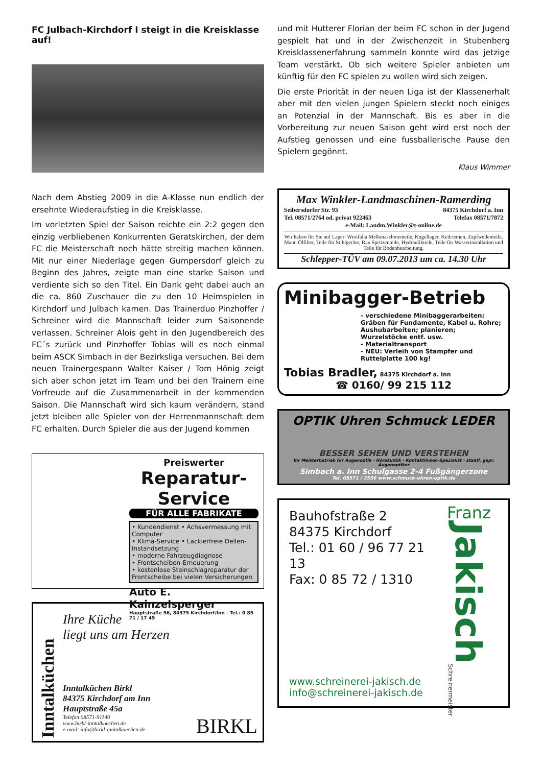FC Julbach-Kirchdorf I steigt in die Kreisklasse auf!
Nach dem Abstieg 2009 in die A-Klasse nun endlich der ersehnte Wiederaufstieg in die Kreisklasse.
Im vorletzten Spiel der Saison reichte ein 2:2 gegen den einzig verbliebenen Konkurrenten Geratskirchen, der dem FC die Meisterschaft noch hätte streitig machen können. Mit nur einer Niederlage gegen Gumpersdorf gleich zu Beginn des Jahres, zeigte man eine starke Saison und verdiente sich so den Titel. Ein Dank geht dabei auch an die ca. 860 Zuschauer die zu den 10 Heimspielen in Kirchdorf und Julbach kamen. Das Trainerduo Pinzhoffer / Schreiner wird die Mannschaft leider zum Saisonende verlassen. Schreiner Alois geht in den Jugendbereich des FC´s zurück und Pinzhoffer Tobias will es noch einmal beim ASCK Simbach in der Bezirksliga versuchen. Bei dem neuen Trainergespann Walter Kaiser / Tom Hönig zeigt sich aber schon jetzt im Team und bei den Trainern eine Vorfreude auf die Zusammenarbeit in der kommenden Saison. Die Mannschaft wird sich kaum verändern, stand jetzt bleiben alle Spieler von der Herrenmannschaft dem FC erhalten. Durch Spieler die aus der Jugend kommen
Preiswerter
Reparatur-Service
FÜR ALLE FABRIKATE
• Kundendienst • Achsvermessung mit Computer
• Klima-Service • Lackierfreie Dellen-Instandsetzung
• moderne Fahrzeugdiagnose
• Frontscheiben-Erneuerung
• kostenlose Steinschlagreparatur der Frontscheibe bei vielen Versicherungen
Auto E. Kainzelsperger
Hauptstraße 56, 84375 Kirchdorf/Inn - Tel.: 0 85 71 / 17 49
Inntalküchen
Ihre Küche
liegt uns am Herzen
Inntalküchen Birkl
84375 Kirchdorf am Inn
Hauptstraße 45a
Telefon 08571-91140
www.birkl-inntalkuechen.de
e-mail: info@birkl-inntalkuechen.de
BIRKL
und mit Hutterer Florian der beim FC schon in der Jugend gespielt hat und in der Zwischenzeit in Stubenberg Kreisklassenerfahrung sammeln konnte wird das jetzige Team verstärkt. Ob sich weitere Spieler anbieten um künftig für den FC spielen zu wollen wird sich zeigen.
Die erste Priorität in der neuen Liga ist der Klassenerhalt aber mit den vielen jungen Spielern steckt noch einiges an Potenzial in der Mannschaft. Bis es aber in die Vorbereitung zur neuen Saison geht wird erst noch der Aufstieg genossen und eine fussballerische Pause den Spielern gegönnt.
Klaus Wimmer
Max Winkler-Landmaschinen-Ramerding
Seibersdorfer Str. 93 84375 Kirchdorf a. Inn
Tel. 08571/2764 od. privat 922463 Telefax 08571/7872
e-Mail: Landm.Winkler@t-online.de
Wir haben für Sie auf Lager: Westfalia Melkmaschinenteile, Kugellager, Keilriemen, Zapfwellenteile, Mann Ölfilter, Teile für Stihlgeräte, Rau Spritzenteile, Hydraulikteile, Teile für Wasserinstallation und Teile für Bodenbearbeitung.
Schlepper-TÜV am 09.07.2013 um ca. 14.30 Uhr
Minibagger-Betrieb
- verschiedene Minibaggerarbeiten: Gräben für Fundamente, Kabel u. Rohre; Aushubarbeiten; planieren; Wurzelstöcke entf. usw.
- Materialtransport
- NEU: Verleih von Stampfer und Rüttelplatte 100 kg!
Tobias Bradler, 84375 Kirchdorf a. Inn
☎ 0160/ 99 215 112
OPTIK Uhren Schmuck LEDER
BESSER SEHEN UND VERSTEHEN
Ihr Meisterbetrieb für Augenoptik - Hörakustik - Kontaktlinsen-Spezialist - staatl. gepr. Augenoptiker
Simbach a. Inn Schulgasse 2-4 Fußgängerzone
Tel. 08571 / 2556 www.schmuck-uhren-optik.de
Bauhofstraße 2
84375 Kirchdorf
Tel.: 01 60 / 96 77 21 13
Fax: 0 85 72 / 1310
www.schreinerei-jakisch.de
info@schreinerei-jakisch.de
Franz
Jakisch
Schreinermeister